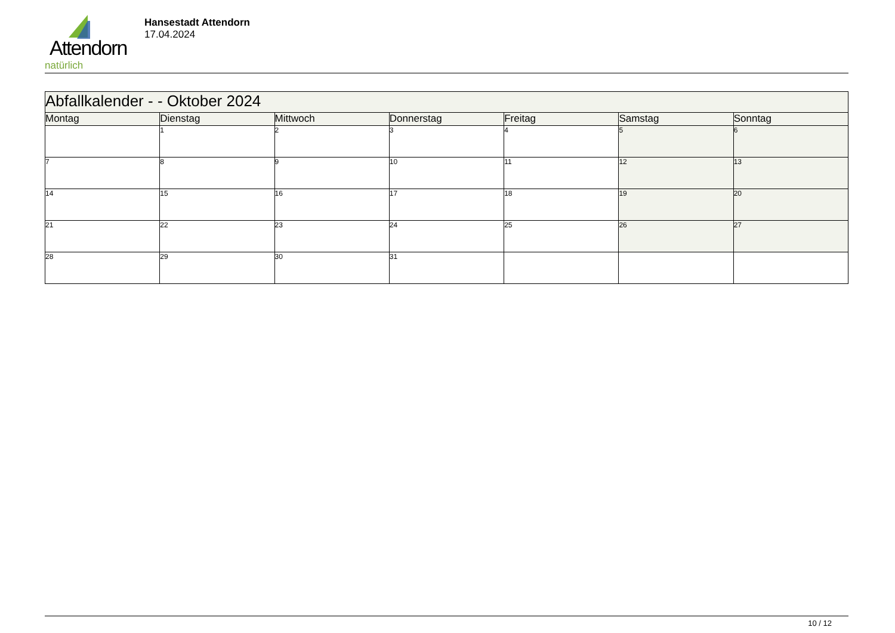Attendorn
natürlich
Hansestadt Attendorn
17.04.2024
| Abfallkalender - - Oktober 2024 | | | | | | |
| --- | --- | --- | --- | --- | --- | --- |
| Montag | Dienstag | Mittwoch | Donnerstag | Freitag | Samstag | Sonntag |
| | 1 | 2 | 3 | 4 | 5 | 6 |
| 7 | 8 | 9 | 10 | 11 | 12 | 13 |
| 14 | 15 | 16 | 17 | 18 | 19 | 20 |
| 21 | 22 | 23 | 24 | 25 | 26 | 27 |
| 28 | 29 | 30 | 31 | | | |
10 / 12